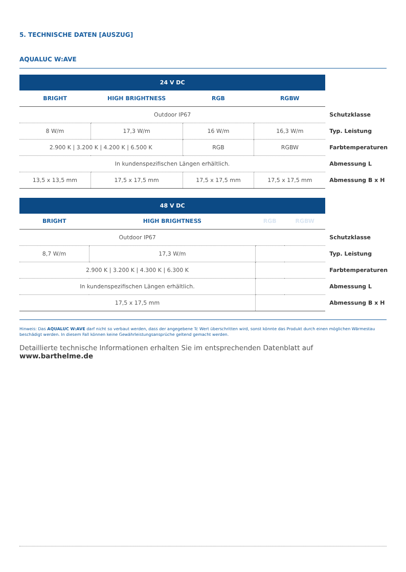5. TECHNISCHE DATEN [AUSZUG]
AQUALUC W:AVE
| 24 V DC | | | | |
| BRIGHT | HIGH BRIGHTNESS | RGB | RGBW | |
| Outdoor IP67 | | | | Schutzklasse |
| 8 W/m | 17,3 W/m | 16 W/m | 16,3 W/m | Typ. Leistung |
| 2.900 K / 3.200 K / 4.200 K / 6.500 K | | RGB | RGBW | Farbtemperaturen |
| In kundenspezifischen Längen erhältlich. | | | | Abmessung L |
| 13,5 x 13,5 mm | 17,5 x 17,5 mm | 17,5 x 17,5 mm | 17,5 x 17,5 mm | Abmessung B x H |
| 48 V DC | | | | |
| BRIGHT | HIGH BRIGHTNESS | RGB | RGBW | |
| Outdoor IP67 | | | | Schutzklasse |
| 8,7 W/m | 17,3 W/m | | | Typ. Leistung |
| 2.900 K / 3.200 K / 4.300 K / 6.300 K | | | | Farbtemperaturen |
| In kundenspezifischen Längen erhältlich. | | | | Abmessung L |
| 17,5 x 17,5 mm | | | | Abmessung B x H |
Hinweis: Das AQUALUC W:AVE darf nicht so verbaut werden, dass der angegebene Tc Wert überschritten wird, sonst könnte das Produkt durch einen möglichen Wärmestau beschädigt werden. In diesem Fall können keine Gewährleistungsansprüche geltend gemacht werden.
Detaillierte technische Informationen erhalten Sie im entsprechenden Datenblatt auf www.barthelme.de